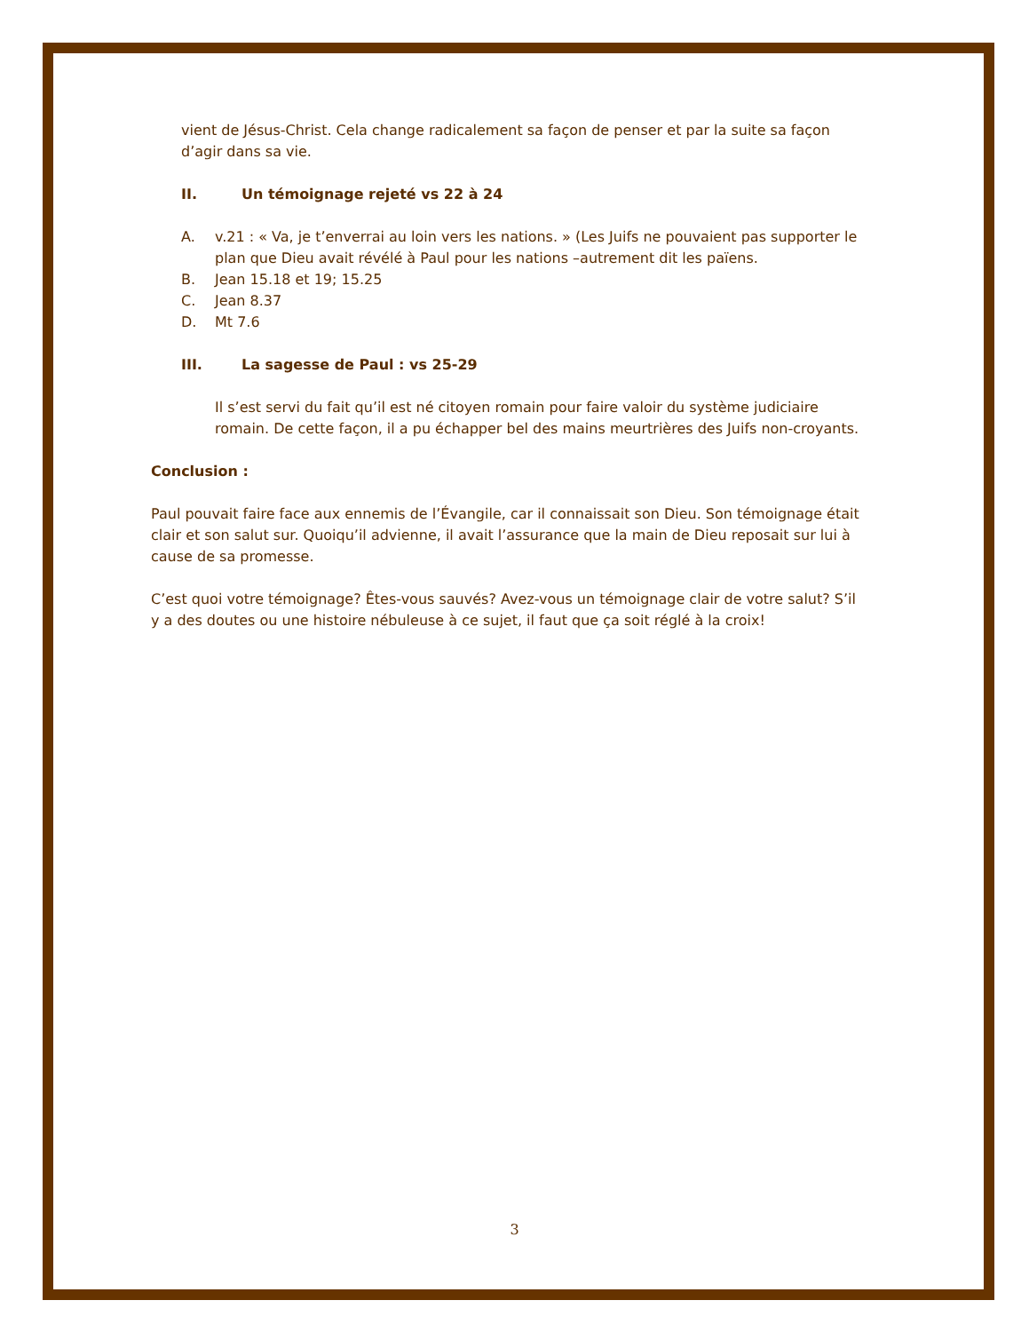vient de Jésus-Christ. Cela change radicalement sa façon de penser et par la suite sa façon d’agir dans sa vie.
II. Un témoignage rejeté vs 22 à 24
A. v.21 : « Va, je t’enverrai au loin vers les nations. » (Les Juifs ne pouvaient pas supporter le plan que Dieu avait révélé à Paul pour les nations –autrement dit les païens.
B. Jean 15.18 et 19; 15.25
C. Jean 8.37
D. Mt 7.6
III. La sagesse de Paul : vs 25-29
Il s’est servi du fait qu’il est né citoyen romain pour faire valoir du système judiciaire romain. De cette façon, il a pu échapper bel des mains meurtrières des Juifs non-croyants.
Conclusion :
Paul pouvait faire face aux ennemis de l’Évangile, car il connaissait son Dieu. Son témoignage était clair et son salut sur. Quoiqu’il advienne, il avait l’assurance que la main de Dieu reposait sur lui à cause de sa promesse.
C’est quoi votre témoignage? Êtes-vous sauvés? Avez-vous un témoignage clair de votre salut? S’il y a des doutes ou une histoire nébuleuse à ce sujet, il faut que ça soit réglé à la croix!
3